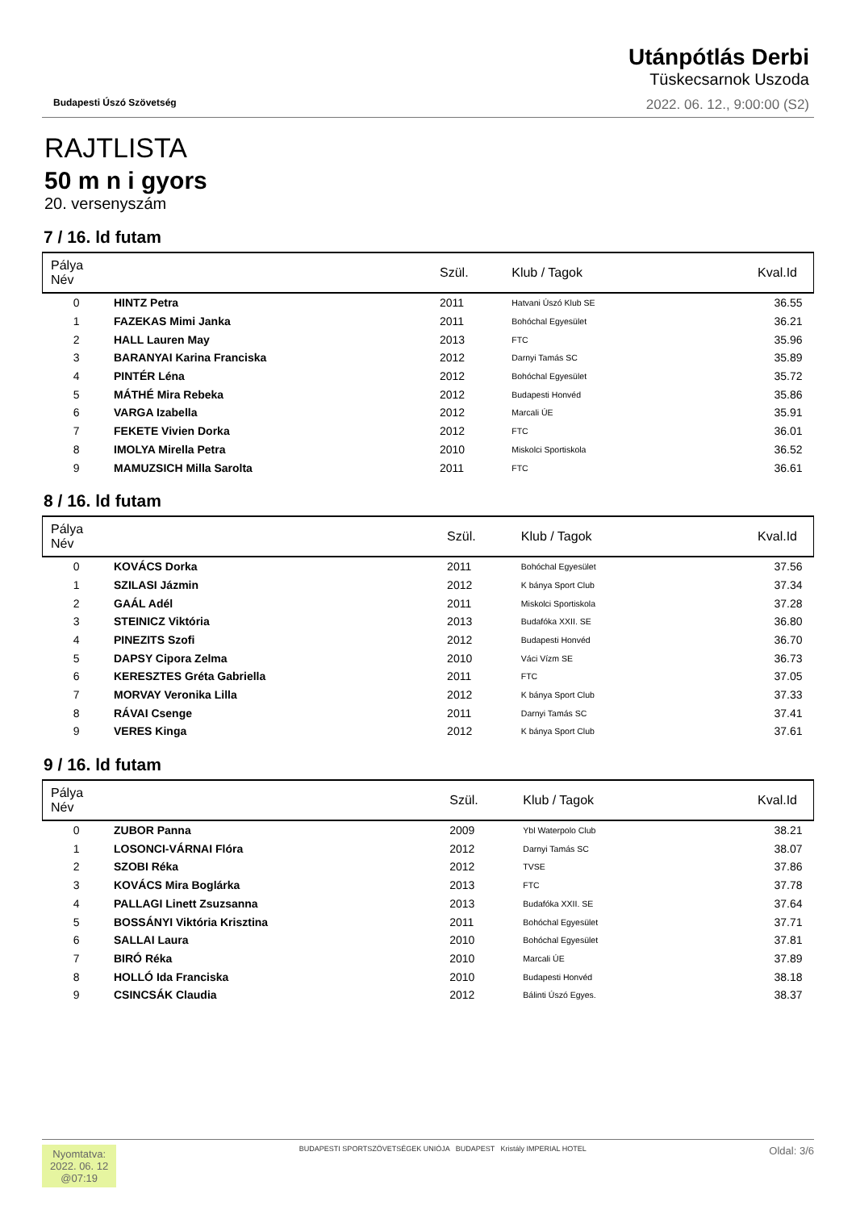Budapesti Úszó Szövetség
Utánpótlás Derbi
Tüskecsarnok Uszoda
2022. 06. 12., 9:00:00 (S2)
RAJTLISTA
50 m n i gyors
20. versenyszám
7 / 16. ld futam
| Pálya Név | | Szül. | Klub / Tagok | Kval.Id |
| --- | --- | --- | --- | --- |
| 0 | HINTZ Petra | 2011 | Hatvani Úszó Klub SE | 36.55 |
| 1 | FAZEKAS Mimi Janka | 2011 | Bohóchal Egyesület | 36.21 |
| 2 | HALL Lauren May | 2013 | FTC | 35.96 |
| 3 | BARANYAI Karina Franciska | 2012 | Darnyi Tamás SC | 35.89 |
| 4 | PINTÉR Léna | 2012 | Bohóchal Egyesület | 35.72 |
| 5 | MÁTHÉ Mira Rebeka | 2012 | Budapesti Honvéd | 35.86 |
| 6 | VARGA Izabella | 2012 | Marcali ÚE | 35.91 |
| 7 | FEKETE Vivien Dorka | 2012 | FTC | 36.01 |
| 8 | IMOLYA Mirella Petra | 2010 | Miskolci Sportiskola | 36.52 |
| 9 | MAMUZSICH Milla Sarolta | 2011 | FTC | 36.61 |
8 / 16. ld futam
| Pálya Név | | Szül. | Klub / Tagok | Kval.Id |
| --- | --- | --- | --- | --- |
| 0 | KOVÁCS Dorka | 2011 | Bohóchal Egyesület | 37.56 |
| 1 | SZILASI Jázmin | 2012 | K bánya Sport Club | 37.34 |
| 2 | GAÁL Adél | 2011 | Miskolci Sportiskola | 37.28 |
| 3 | STEINICZ Viktória | 2013 | Budafóka XXII. SE | 36.80 |
| 4 | PINEZITS Szofi | 2012 | Budapesti Honvéd | 36.70 |
| 5 | DAPSY Cipora Zelma | 2010 | Váci Vízm SE | 36.73 |
| 6 | KERESZTES Gréta Gabriella | 2011 | FTC | 37.05 |
| 7 | MORVAY Veronika Lilla | 2012 | K bánya Sport Club | 37.33 |
| 8 | RÁVAI Csenge | 2011 | Darnyi Tamás SC | 37.41 |
| 9 | VERES Kinga | 2012 | K bánya Sport Club | 37.61 |
9 / 16. ld futam
| Pálya Név | | Szül. | Klub / Tagok | Kval.Id |
| --- | --- | --- | --- | --- |
| 0 | ZUBOR Panna | 2009 | Ybl Waterpolo Club | 38.21 |
| 1 | LOSONCI-VÁRNAI Flóra | 2012 | Darnyi Tamás SC | 38.07 |
| 2 | SZOBI Réka | 2012 | TVSE | 37.86 |
| 3 | KOVÁCS Mira Boglárka | 2013 | FTC | 37.78 |
| 4 | PALLAGI Linett Zsuzsanna | 2013 | Budafóka XXII. SE | 37.64 |
| 5 | BOSSÁNYI Viktória Krisztina | 2011 | Bohóchal Egyesület | 37.71 |
| 6 | SALLAI Laura | 2010 | Bohóchal Egyesület | 37.81 |
| 7 | BIRÓ Réka | 2010 | Marcali ÚE | 37.89 |
| 8 | HOLLÓ Ida Franciska | 2010 | Budapesti Honvéd | 38.18 |
| 9 | CSINCSÁK Claudia | 2012 | Bálinti Úszó Egyes. | 38.37 |
Nyomtatva:
2022. 06. 12
@07:19
BUDAPESTI SPORTSZÖVETSÉGEK UNIÓJA BUDAPEST Kristály IMPERIAL HOTEL
Oldal: 3/6